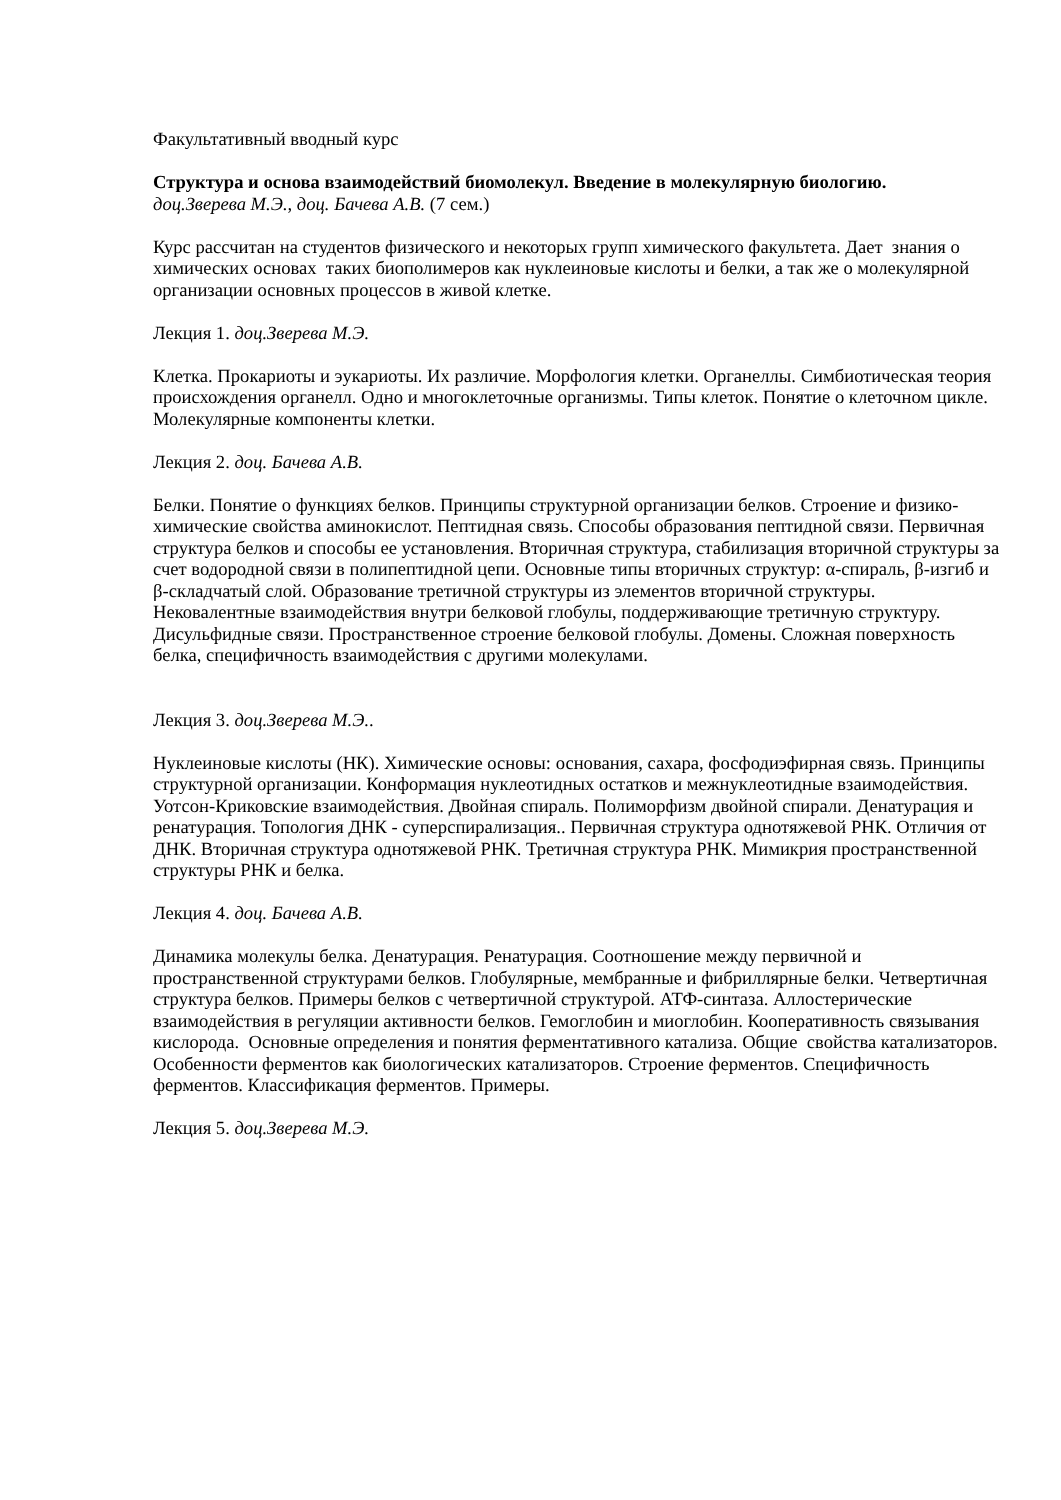Факультативный вводный курс
Структура и основа взаимодействий биомолекул. Введение в молекулярную биологию.
доц.Зверева М.Э., доц. Бачева А.В. (7 сем.)
Курс рассчитан на студентов физического и некоторых групп химического факультета. Дает знания о химических основах таких биополимеров как нуклеиновые кислоты и белки, а так же о молекулярной организации основных процессов в живой клетке.
Лекция 1. доц.Зверева М.Э.
Клетка. Прокариоты и эукариоты. Их различие. Морфология клетки. Органеллы. Симбиотическая теория происхождения органелл. Одно и многоклеточные организмы. Типы клеток. Понятие о клеточном цикле. Молекулярные компоненты клетки.
Лекция 2. доц. Бачева А.В.
Белки. Понятие о функциях белков. Принципы структурной организации белков. Строение и физико-химические свойства аминокислот. Пептидная связь. Способы образования пептидной связи. Первичная структура белков и способы ее установления. Вторичная структура, стабилизация вторичной структуры за счет водородной связи в полипептидной цепи. Основные типы вторичных структур: α-спираль, β-изгиб и β-складчатый слой. Образование третичной структуры из элементов вторичной структуры. Нековалентные взаимодействия внутри белковой глобулы, поддерживающие третичную структуру. Дисульфидные связи. Пространственное строение белковой глобулы. Домены. Сложная поверхность белка, специфичность взаимодействия с другими молекулами.
Лекция 3. доц.Зверева М.Э..
Нуклеиновые кислоты (НК). Химические основы: основания, сахара, фосфодиэфирная связь. Принципы структурной организации. Конформация нуклеотидных остатков и межнуклеотидные взаимодействия. Уотсон-Криковские взаимодействия. Двойная спираль. Полиморфизм двойной спирали. Денатурация и ренатурация. Топология ДНК - суперспирализация.. Первичная структура однотяжевой РНК. Отличия от ДНК. Вторичная структура однотяжевой РНК. Третичная структура РНК. Мимикрия пространственной структуры РНК и белка.
Лекция 4. доц. Бачева А.В.
Динамика молекулы белка. Денатурация. Ренатурация. Соотношение между первичной и пространственной структурами белков. Глобулярные, мембранные и фибриллярные белки. Четвертичная структура белков. Примеры белков с четвертичной структурой. АТФ-синтаза. Аллостерические взаимодействия в регуляции активности белков. Гемоглобин и миоглобин. Кооперативность связывания кислорода. Основные определения и понятия ферментативного катализа. Общие свойства катализаторов. Особенности ферментов как биологических катализаторов. Строение ферментов. Специфичность ферментов. Классификация ферментов. Примеры.
Лекция 5. доц.Зверева М.Э.